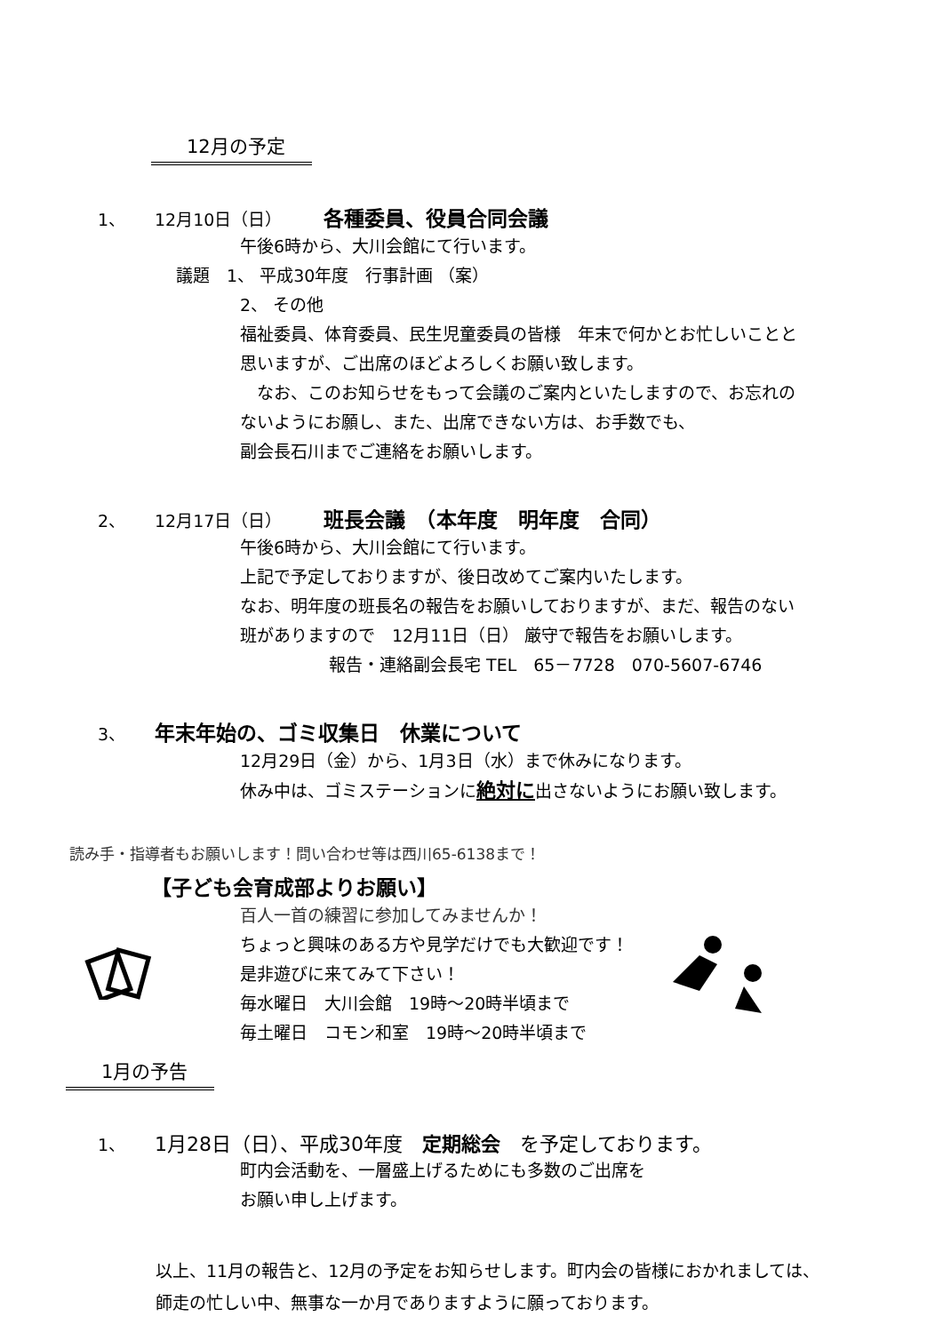12月の予定
1、 12月10日（日） 各種委員、役員合同会議
午後6時から、大川会館にて行います。
議題　1、 平成30年度　行事計画 （案）
2、 その他
福祉委員、体育委員、民生児童委員の皆様　年末で何かとお忙しいことと
思いますが、ご出席のほどよろしくお願い致します。
　なお、このお知らせをもって会議のご案内といたしますので、お忘れの
ないようにお願し、また、出席できない方は、お手数でも、
副会長石川までご連絡をお願いします。
2、 12月17日（日） 班長会議　（本年度　明年度　合同）
午後6時から、大川会館にて行います。
上記で予定しておりますが、後日改めてご案内いたします。
なお、明年度の班長名の報告をお願いしておりますが、まだ、報告のない
班がありますので　12月11日（日） 厳守で報告をお願いします。
報告・連絡副会長宅 TEL　65－7728　070-5607-6746
3、 年末年始の、ゴミ収集日　休業について
12月29日（金）から、1月3日（水）まで休みになります。
休み中は、ゴミステーションに絶対に出さないようにお願い致します。
読み手・指導者もお願いします！問い合わせ等は西川65-6138まで！
【子ども会育成部よりお願い】
百人一首の練習に参加してみませんか！
ちょっと興味のある方や見学だけでも大歓迎です！
是非遊びに来てみて下さい！
毎水曜日　大川会館　19時～20時半頃まで
毎土曜日　コモン和室　19時～20時半頃まで
1月の予告
1、 1月28日（日）、平成30年度　定期総会　を予定しております。
町内会活動を、一層盛上げるためにも多数のご出席を
お願い申し上げます。
以上、11月の報告と、12月の予定をお知らせします。町内会の皆様におかれましては、
師走の忙しい中、無事な一か月でありますように願っております。